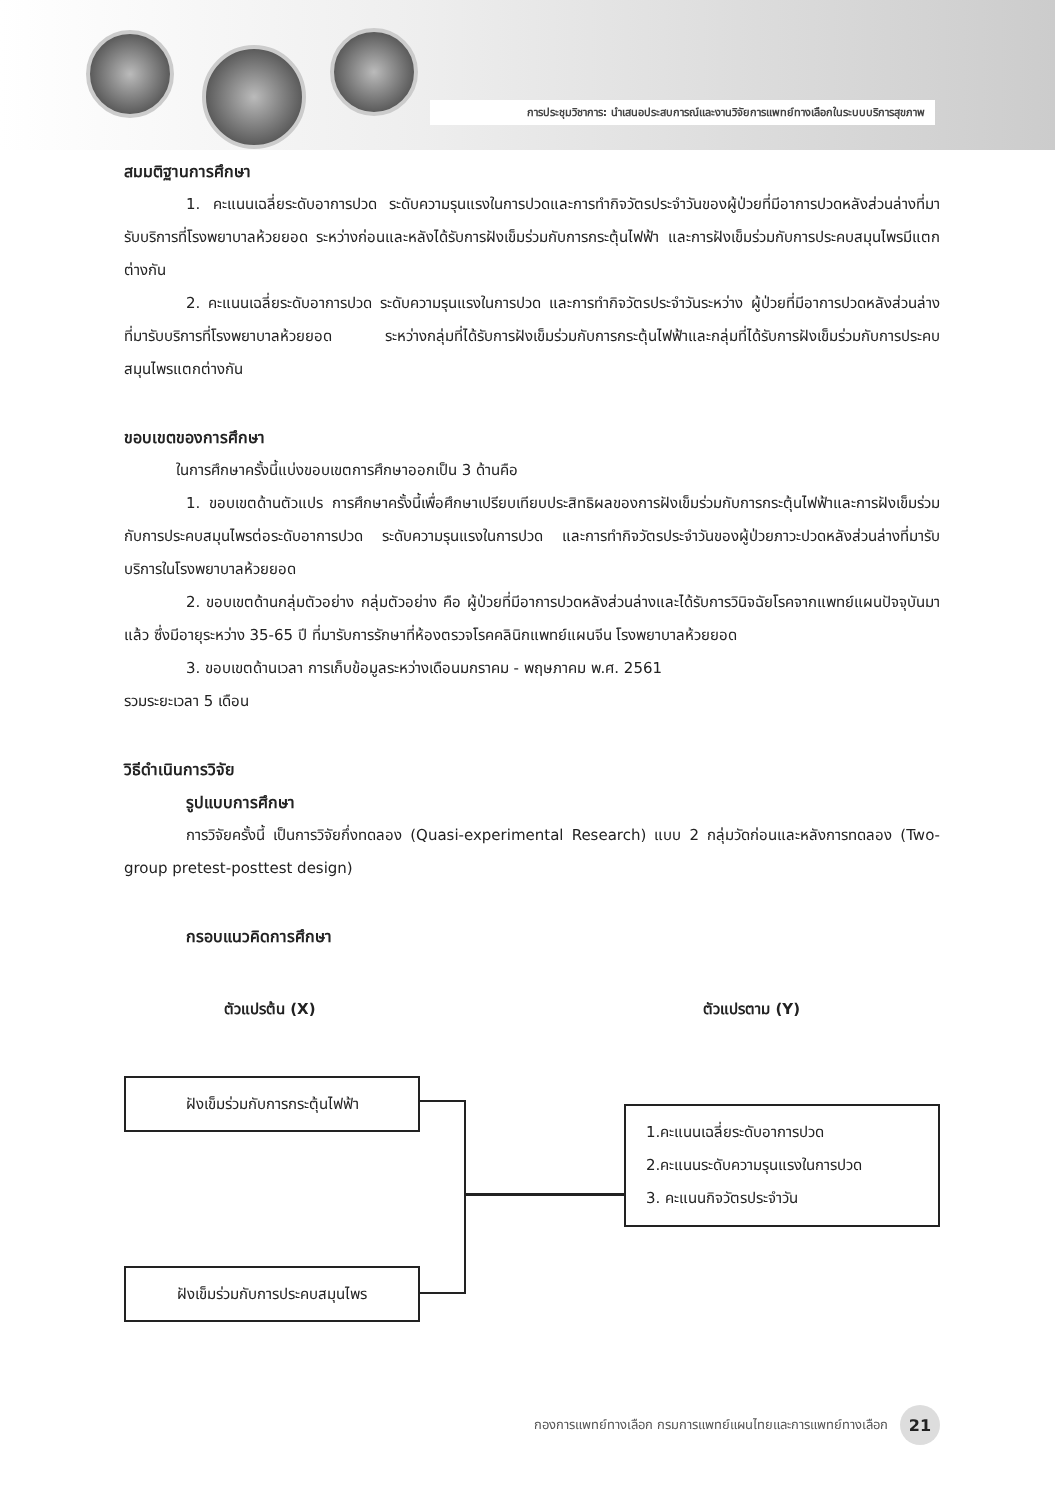การประชุมวิชาการ: นำเสนอประสบการณ์และงานวิจัยการแพทย์ทางเลือกในระบบบริการสุขภาพ
สมมติฐานการศึกษา
1. คะแนนเฉลี่ยระดับอาการปวด ระดับความรุนแรงในการปวดและการทำกิจวัตรประจำวันของผู้ป่วยที่มีอาการปวดหลังส่วนล่างที่มารับบริการที่โรงพยาบาลห้วยยอด ระหว่างก่อนและหลังได้รับการฝังเข็มร่วมกับการกระตุ้นไฟฟ้า และการฝังเข็มร่วมกับการประคบสมุนไพรมีแตกต่างกัน
2. คะแนนเฉลี่ยระดับอาการปวด ระดับความรุนแรงในการปวด และการทำกิจวัตรประจำวันระหว่าง ผู้ป่วยที่มีอาการปวดหลังส่วนล่างที่มารับบริการที่โรงพยาบาลห้วยยอด ระหว่างกลุ่มที่ได้รับการฝังเข็มร่วมกับการกระตุ้นไฟฟ้าและกลุ่มที่ได้รับการฝังเข็มร่วมกับการประคบสมุนไพรแตกต่างกัน
ขอบเขตของการศึกษา
ในการศึกษาครั้งนี้แบ่งขอบเขตการศึกษาออกเป็น 3 ด้านคือ
1. ขอบเขตด้านตัวแปร การศึกษาครั้งนี้เพื่อศึกษาเปรียบเทียบประสิทธิผลของการฝังเข็มร่วมกับการกระตุ้นไฟฟ้าและการฝังเข็มร่วมกับการประคบสมุนไพรต่อระดับอาการปวด ระดับความรุนแรงในการปวด และการทำกิจวัตรประจำวันของผู้ป่วยภาวะปวดหลังส่วนล่างที่มารับบริการในโรงพยาบาลห้วยยอด
2. ขอบเขตด้านกลุ่มตัวอย่าง กลุ่มตัวอย่าง คือ ผู้ป่วยที่มีอาการปวดหลังส่วนล่างและได้รับการวินิจฉัยโรคจากแพทย์แผนปัจจุบันมาแล้ว ซึ่งมีอายุระหว่าง 35-65 ปี ที่มารับการรักษาที่ห้องตรวจโรคคลินิกแพทย์แผนจีน โรงพยาบาลห้วยยอด
3. ขอบเขตด้านเวลา การเก็บข้อมูลระหว่างเดือนมกราคม - พฤษภาคม พ.ศ. 2561
รวมระยะเวลา 5 เดือน
วิธีดำเนินการวิจัย
รูปแบบการศึกษา
การวิจัยครั้งนี้ เป็นการวิจัยกึ่งทดลอง (Quasi-experimental Research) แบบ 2 กลุ่มวัดก่อนและหลังการทดลอง (Two-group pretest-posttest design)
กรอบแนวคิดการศึกษา
ตัวแปรต้น (X) ตัวแปรตาม (Y)
ฝังเข็มร่วมกับการกระตุ้นไฟฟ้า
ฝังเข็มร่วมกับการประคบสมุนไพร
1.คะแนนเฉลี่ยระดับอาการปวด
2.คะแนนระดับความรุนแรงในการปวด
3. คะแนนกิจวัตรประจำวัน
กองการแพทย์ทางเลือก กรมการแพทย์แผนไทยและการแพทย์ทางเลือก 21